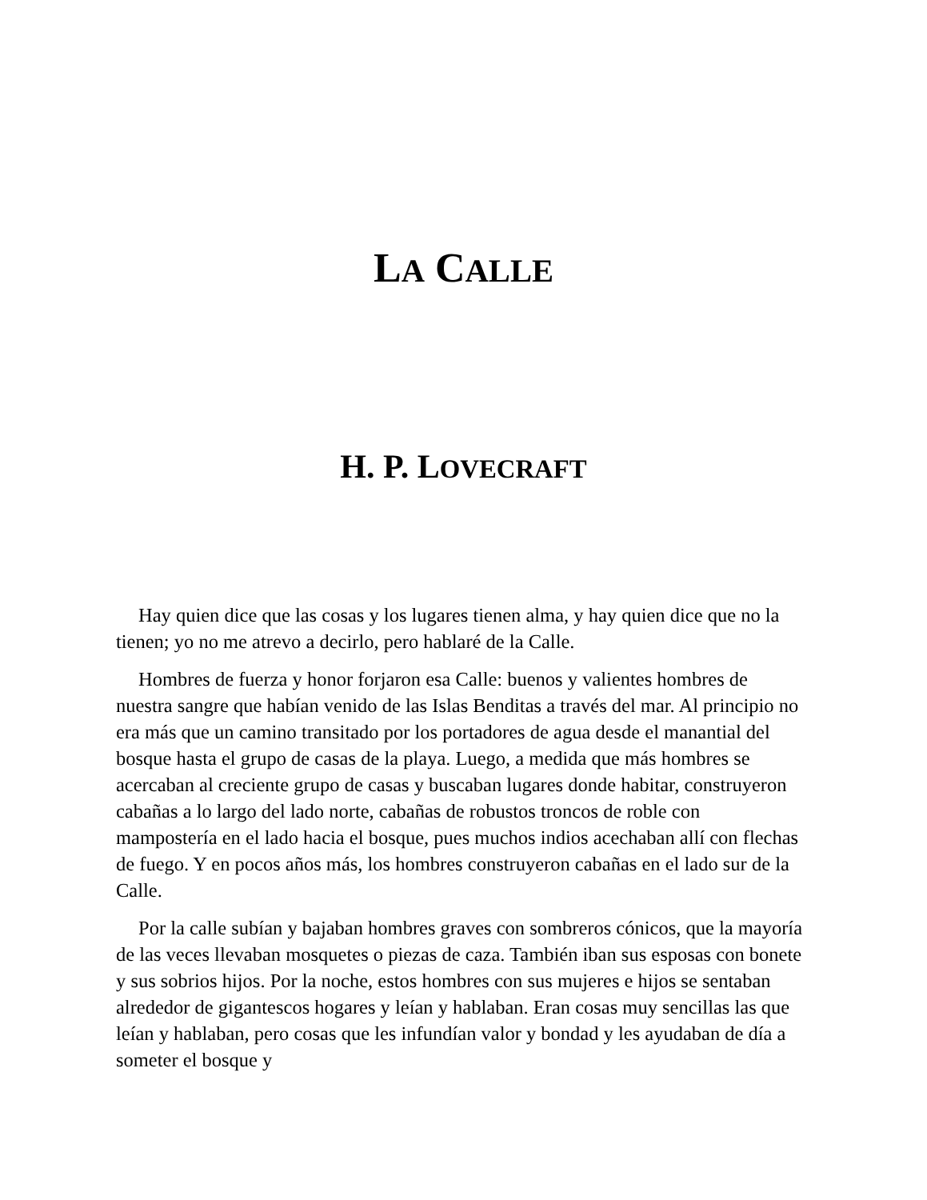LA CALLE
H. P. LOVECRAFT
Hay quien dice que las cosas y los lugares tienen alma, y hay quien dice que no la tienen; yo no me atrevo a decirlo, pero hablaré de la Calle.
Hombres de fuerza y honor forjaron esa Calle: buenos y valientes hombres de nuestra sangre que habían venido de las Islas Benditas a través del mar. Al principio no era más que un camino transitado por los portadores de agua desde el manantial del bosque hasta el grupo de casas de la playa. Luego, a medida que más hombres se acercaban al creciente grupo de casas y buscaban lugares donde habitar, construyeron cabañas a lo largo del lado norte, cabañas de robustos troncos de roble con mampostería en el lado hacia el bosque, pues muchos indios acechaban allí con flechas de fuego. Y en pocos años más, los hombres construyeron cabañas en el lado sur de la Calle.
Por la calle subían y bajaban hombres graves con sombreros cónicos, que la mayoría de las veces llevaban mosquetes o piezas de caza. También iban sus esposas con bonete y sus sobrios hijos. Por la noche, estos hombres con sus mujeres e hijos se sentaban alrededor de gigantescos hogares y leían y hablaban. Eran cosas muy sencillas las que leían y hablaban, pero cosas que les infundían valor y bondad y les ayudaban de día a someter el bosque y